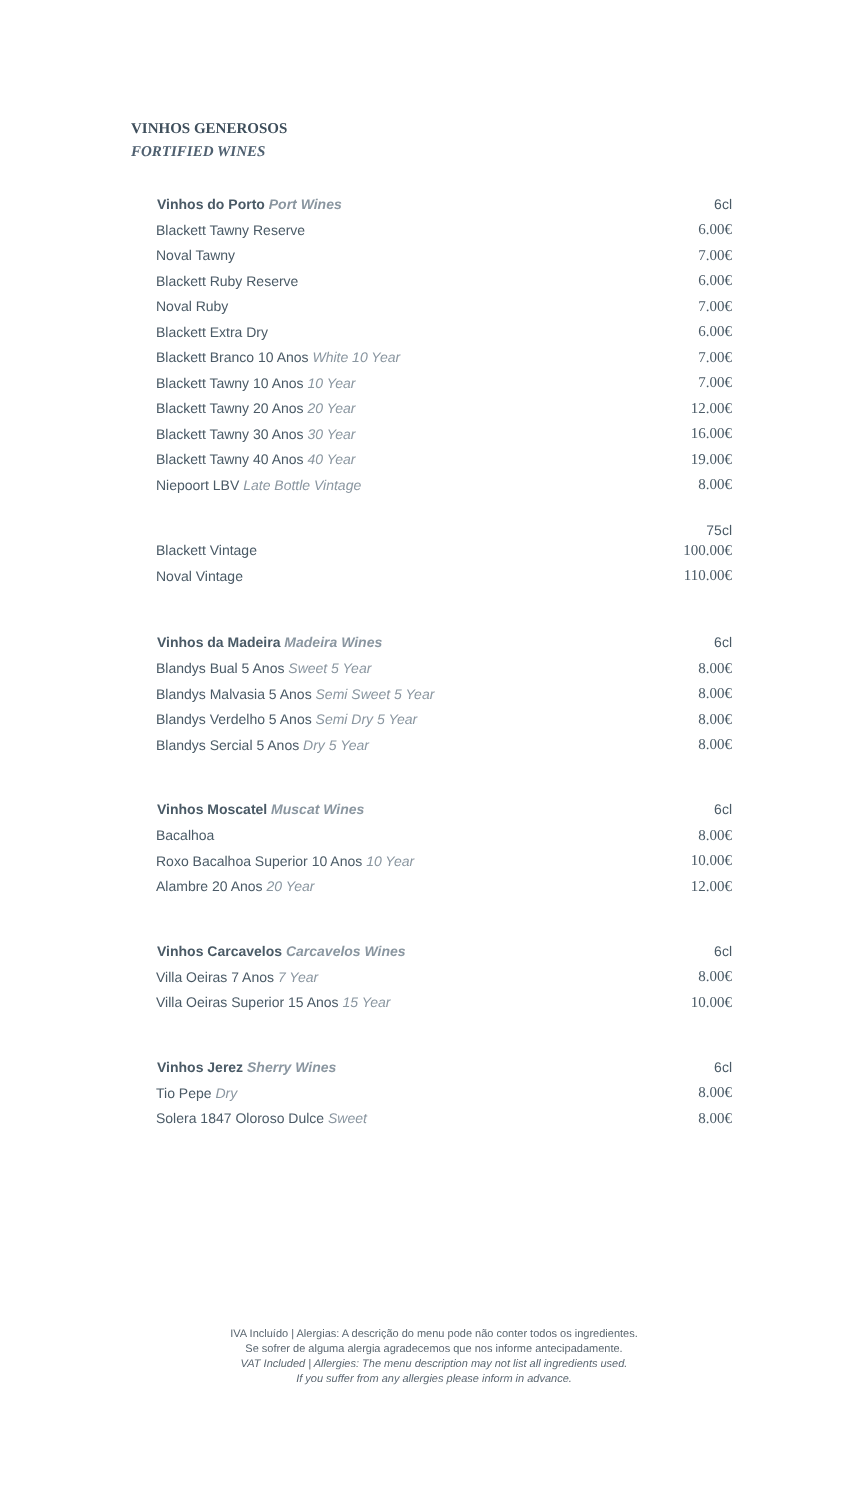VINHOS GENEROSOS
FORTIFIED WINES
| Vinhos do Porto Port Wines | 6cl |
| Blackett Tawny Reserve | 6.00€ |
| Noval Tawny | 7.00€ |
| Blackett Ruby Reserve | 6.00€ |
| Noval Ruby | 7.00€ |
| Blackett Extra Dry | 6.00€ |
| Blackett Branco 10 Anos White 10 Year | 7.00€ |
| Blackett Tawny 10 Anos 10 Year | 7.00€ |
| Blackett Tawny 20 Anos 20 Year | 12.00€ |
| Blackett Tawny 30 Anos 30 Year | 16.00€ |
| Blackett Tawny 40 Anos 40 Year | 19.00€ |
| Niepoort LBV Late Bottle Vintage | 8.00€ |
| | 75cl |
| Blackett Vintage | 100.00€ |
| Noval Vintage | 110.00€ |
| Vinhos da Madeira Madeira Wines | 6cl |
| Blandys Bual 5 Anos Sweet 5 Year | 8.00€ |
| Blandys Malvasia 5 Anos Semi Sweet 5 Year | 8.00€ |
| Blandys Verdelho 5 Anos Semi Dry 5 Year | 8.00€ |
| Blandys Sercial 5 Anos Dry 5 Year | 8.00€ |
| Vinhos Moscatel Muscat Wines | 6cl |
| Bacalhoa | 8.00€ |
| Roxo Bacalhoa Superior 10 Anos 10 Year | 10.00€ |
| Alambre 20 Anos 20 Year | 12.00€ |
| Vinhos Carcavelos Carcavelos Wines | 6cl |
| Villa Oeiras 7 Anos 7 Year | 8.00€ |
| Villa Oeiras Superior 15 Anos 15 Year | 10.00€ |
| Vinhos Jerez Sherry Wines | 6cl |
| Tio Pepe Dry | 8.00€ |
| Solera 1847 Oloroso Dulce Sweet | 8.00€ |
IVA Incluído | Alergias: A descrição do menu pode não conter todos os ingredientes.
Se sofrer de alguma alergia agradecemos que nos informe antecipadamente.
VAT Included | Allergies: The menu description may not list all ingredients used.
If you suffer from any allergies please inform in advance.